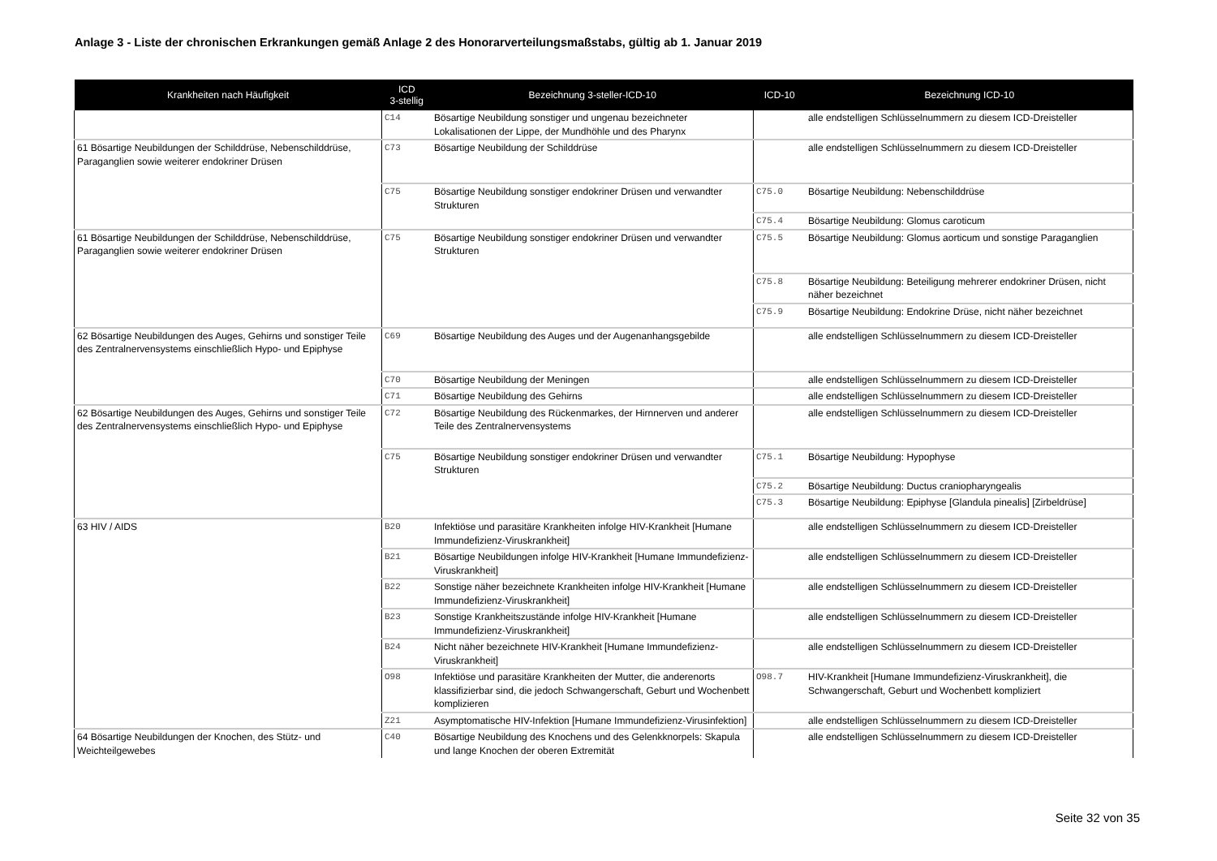Anlage 3 - Liste der chronischen Erkrankungen gemäß Anlage 2 des Honorarverteilungsmaßstabs, gültig ab 1. Januar 2019
| Krankheiten nach Häufigkeit | ICD 3-stellig | Bezeichnung 3-steller-ICD-10 | ICD-10 | Bezeichnung ICD-10 |
| --- | --- | --- | --- | --- |
| | C14 | Bösartige Neubildung sonstiger und ungenau bezeichneter Lokalisationen der Lippe, der Mundhöhle und des Pharynx | | alle endstelligen Schlüsselnummern zu diesem ICD-Dreisteller |
| 61 Bösartige Neubildungen der Schilddrüse, Nebenschilddrüse, Paraganglien sowie weiterer endokriner Drüsen | C73 | Bösartige Neubildung der Schilddrüse | | alle endstelligen Schlüsselnummern zu diesem ICD-Dreisteller |
| | C75 | Bösartige Neubildung sonstiger endokriner Drüsen und verwandter Strukturen | C75.0 | Bösartige Neubildung: Nebenschilddrüse |
| | | | C75.4 | Bösartige Neubildung: Glomus caroticum |
| 61 Bösartige Neubildungen der Schilddrüse, Nebenschilddrüse, Paraganglien sowie weiterer endokriner Drüsen | C75 | Bösartige Neubildung sonstiger endokriner Drüsen und verwandter Strukturen | C75.5 | Bösartige Neubildung: Glomus aorticum und sonstige Paraganglien |
| | | | C75.8 | Bösartige Neubildung: Beteiligung mehrerer endokriner Drüsen, nicht näher bezeichnet |
| | | | C75.9 | Bösartige Neubildung: Endokrine Drüse, nicht näher bezeichnet |
| 62 Bösartige Neubildungen des Auges, Gehirns und sonstiger Teile des Zentralnervensystems einschließlich Hypo- und Epiphyse | C69 | Bösartige Neubildung des Auges und der Augenanhangsgebilde | | alle endstelligen Schlüsselnummern zu diesem ICD-Dreisteller |
| | C70 | Bösartige Neubildung der Meningen | | alle endstelligen Schlüsselnummern zu diesem ICD-Dreisteller |
| | C71 | Bösartige Neubildung des Gehirns | | alle endstelligen Schlüsselnummern zu diesem ICD-Dreisteller |
| 62 Bösartige Neubildungen des Auges, Gehirns und sonstiger Teile des Zentralnervensystems einschließlich Hypo- und Epiphyse | C72 | Bösartige Neubildung des Rückenmarkes, der Hirnnerven und anderer Teile des Zentralnervensystems | | alle endstelligen Schlüsselnummern zu diesem ICD-Dreisteller |
| | C75 | Bösartige Neubildung sonstiger endokriner Drüsen und verwandter Strukturen | C75.1 | Bösartige Neubildung: Hypophyse |
| | | | C75.2 | Bösartige Neubildung: Ductus craniopharyngealis |
| | | | C75.3 | Bösartige Neubildung: Epiphyse [Glandula pinealis] [Zirbeldrüse] |
| 63 HIV / AIDS | B20 | Infektiöse und parasitäre Krankheiten infolge HIV-Krankheit [Humane Immundefizienz-Viruskrankheit] | | alle endstelligen Schlüsselnummern zu diesem ICD-Dreisteller |
| | B21 | Bösartige Neubildungen infolge HIV-Krankheit [Humane Immundefizienz-Viruskrankheit] | | alle endstelligen Schlüsselnummern zu diesem ICD-Dreisteller |
| | B22 | Sonstige näher bezeichnete Krankheiten infolge HIV-Krankheit [Humane Immundefizienz-Viruskrankheit] | | alle endstelligen Schlüsselnummern zu diesem ICD-Dreisteller |
| | B23 | Sonstige Krankheitszustände infolge HIV-Krankheit [Humane Immundefizienz-Viruskrankheit] | | alle endstelligen Schlüsselnummern zu diesem ICD-Dreisteller |
| | B24 | Nicht näher bezeichnete HIV-Krankheit [Humane Immundefizienz-Viruskrankheit] | | alle endstelligen Schlüsselnummern zu diesem ICD-Dreisteller |
| | O98 | Infektiöse und parasitäre Krankheiten der Mutter, die anderenorts klassifizierbar sind, die jedoch Schwangerschaft, Geburt und Wochenbett komplizieren | O98.7 | HIV-Krankheit [Humane Immundefizienz-Viruskrankheit], die Schwangerschaft, Geburt und Wochenbett kompliziert |
| | Z21 | Asymptomatische HIV-Infektion [Humane Immundefizienz-Virusinfektion] | | alle endstelligen Schlüsselnummern zu diesem ICD-Dreisteller |
| 64 Bösartige Neubildungen der Knochen, des Stütz- und Weichteilgewebes | C40 | Bösartige Neubildung des Knochens und des Gelenkknorpels: Skapula und lange Knochen der oberen Extremität | | alle endstelligen Schlüsselnummern zu diesem ICD-Dreisteller |
Seite 32 von 35